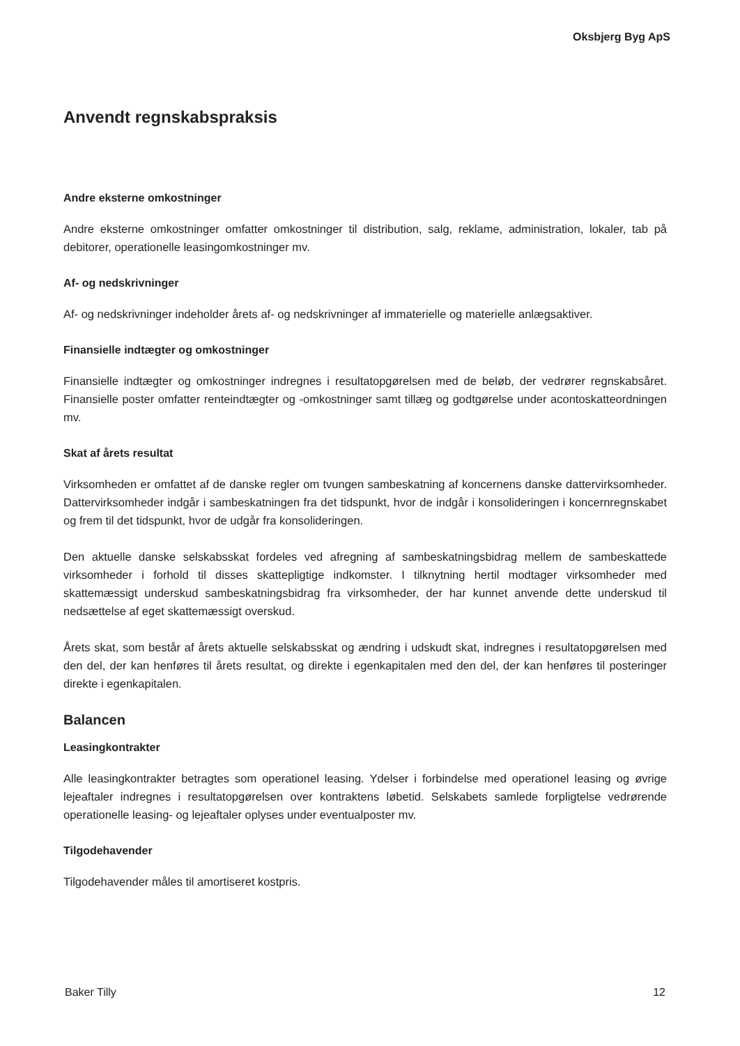Oksbjerg Byg ApS
Anvendt regnskabspraksis
Andre eksterne omkostninger
Andre eksterne omkostninger omfatter omkostninger til distribution, salg, reklame, administration, lokaler, tab på debitorer, operationelle leasingomkostninger mv.
Af- og nedskrivninger
Af- og nedskrivninger indeholder årets af- og nedskrivninger af immaterielle og materielle anlægsaktiver.
Finansielle indtægter og omkostninger
Finansielle indtægter og omkostninger indregnes i resultatopgørelsen med de beløb, der vedrører regnskabsåret. Finansielle poster omfatter renteindtægter og -omkostninger samt tillæg og godtgørelse under acontoskatteordningen mv.
Skat af årets resultat
Virksomheden er omfattet af de danske regler om tvungen sambeskatning af koncernens danske dattervirksomheder. Dattervirksomheder indgår i sambeskatningen fra det tidspunkt, hvor de indgår i konsolideringen i koncernregnskabet og frem til det tidspunkt, hvor de udgår fra konsolideringen.
Den aktuelle danske selskabsskat fordeles ved afregning af sambeskatningsbidrag mellem de sambeskattede virksomheder i forhold til disses skattepligtige indkomster. I tilknytning hertil modtager virksomheder med skattemæssigt underskud sambeskatningsbidrag fra virksomheder, der har kunnet anvende dette underskud til nedsættelse af eget skattemæssigt overskud.
Årets skat, som består af årets aktuelle selskabsskat og ændring i udskudt skat, indregnes i resultatopgørelsen med den del, der kan henføres til årets resultat, og direkte i egenkapitalen med den del, der kan henføres til posteringer direkte i egenkapitalen.
Balancen
Leasingkontrakter
Alle leasingkontrakter betragtes som operationel leasing. Ydelser i forbindelse med operationel leasing og øvrige lejeaftaler indregnes i resultatopgørelsen over kontraktens løbetid. Selskabets samlede forpligtelse vedrørende operationelle leasing- og lejeaftaler oplyses under eventualposter mv.
Tilgodehavender
Tilgodehavender måles til amortiseret kostpris.
Baker Tilly 12